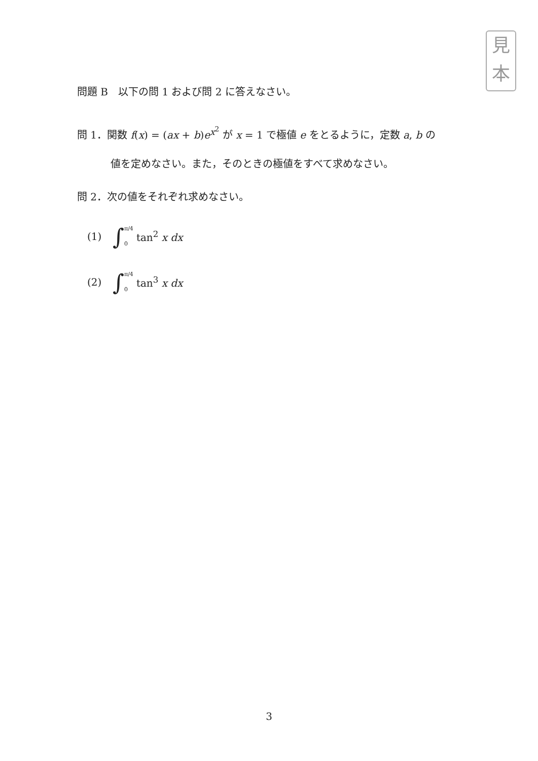見
本
問題 B　以下の問 1 および問 2 に答えなさい。
問 1．関数 f(x) = (ax + b)e<sup>x<sup>2</sup></sup> が x = 1 で極値 e をとるように，定数 a, b の
値を定めなさい。また，そのときの極値をすべて求めなさい。
問 2．次の値をそれぞれ求めなさい。
(1) ∫ π/4 0 tan<sup>2</sup> x dx
(2) ∫ π/4 0 tan<sup>3</sup> x dx
3